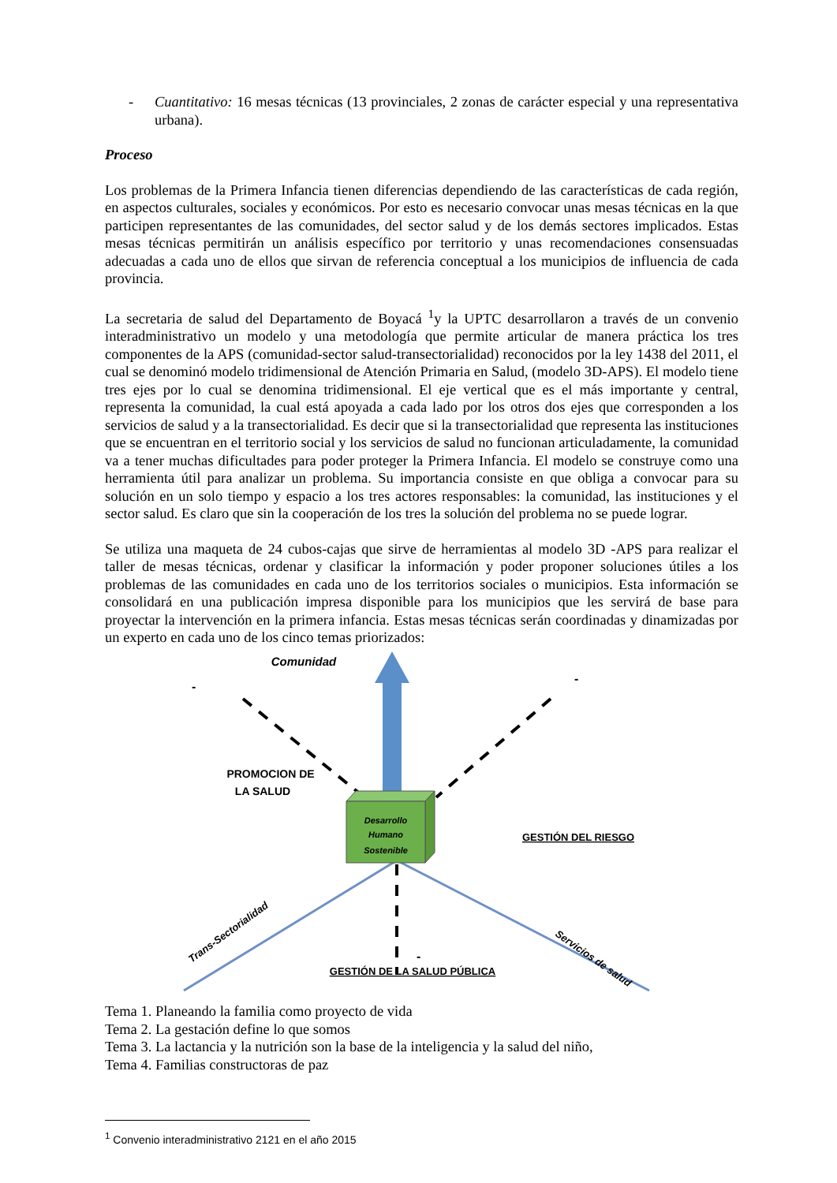- Cuantitativo: 16 mesas técnicas (13 provinciales, 2 zonas de carácter especial y una representativa urbana).
Proceso
Los problemas de la Primera Infancia tienen diferencias dependiendo de las características de cada región, en aspectos culturales, sociales y económicos. Por esto es necesario convocar unas mesas técnicas en la que participen representantes de las comunidades, del sector salud y de los demás sectores implicados. Estas mesas técnicas permitirán un análisis específico por territorio y unas recomendaciones consensuadas adecuadas a cada uno de ellos que sirvan de referencia conceptual a los municipios de influencia de cada provincia.
La secretaria de salud del Departamento de Boyacá <sup>1</sup>y la UPTC desarrollaron a través de un convenio interadministrativo un modelo y una metodología que permite articular de manera práctica los tres componentes de la APS (comunidad-sector salud-transectorialidad) reconocidos por la ley 1438 del 2011, el cual se denominó modelo tridimensional de Atención Primaria en Salud, (modelo 3D-APS). El modelo tiene tres ejes por lo cual se denomina tridimensional. El eje vertical que es el más importante y central, representa la comunidad, la cual está apoyada a cada lado por los otros dos ejes que corresponden a los servicios de salud y a la transectorialidad. Es decir que si la transectorialidad que representa las instituciones que se encuentran en el territorio social y los servicios de salud no funcionan articuladamente, la comunidad va a tener muchas dificultades para poder proteger la Primera Infancia. El modelo se construye como una herramienta útil para analizar un problema. Su importancia consiste en que obliga a convocar para su solución en un solo tiempo y espacio a los tres actores responsables: la comunidad, las instituciones y el sector salud. Es claro que sin la cooperación de los tres la solución del problema no se puede lograr.
Se utiliza una maqueta de 24 cubos-cajas que sirve de herramientas al modelo 3D -APS para realizar el taller de mesas técnicas, ordenar y clasificar la información y poder proponer soluciones útiles a los problemas de las comunidades en cada uno de los territorios sociales o municipios. Esta información se consolidará en una publicación impresa disponible para los municipios que les servirá de base para proyectar la intervención en la primera infancia. Estas mesas técnicas serán coordinadas y dinamizadas por un experto en cada uno de los cinco temas priorizados:
Desarrollo
Humano
Sostenible
Comunidad
PROMOCION DE
LA SALUD
GESTIÓN DEL RIESGO
GESTIÓN DE LA SALUD PÚBLICA
Trans-Sectorialidad
Servicios de salud
-
-
-
Tema 1. Planeando la familia como proyecto de vida
Tema 2. La gestación define lo que somos
Tema 3. La lactancia y la nutrición son la base de la inteligencia y la salud del niño,
Tema 4. Familias constructoras de paz
<sup>1</sup> Convenio interadministrativo 2121 en el año 2015